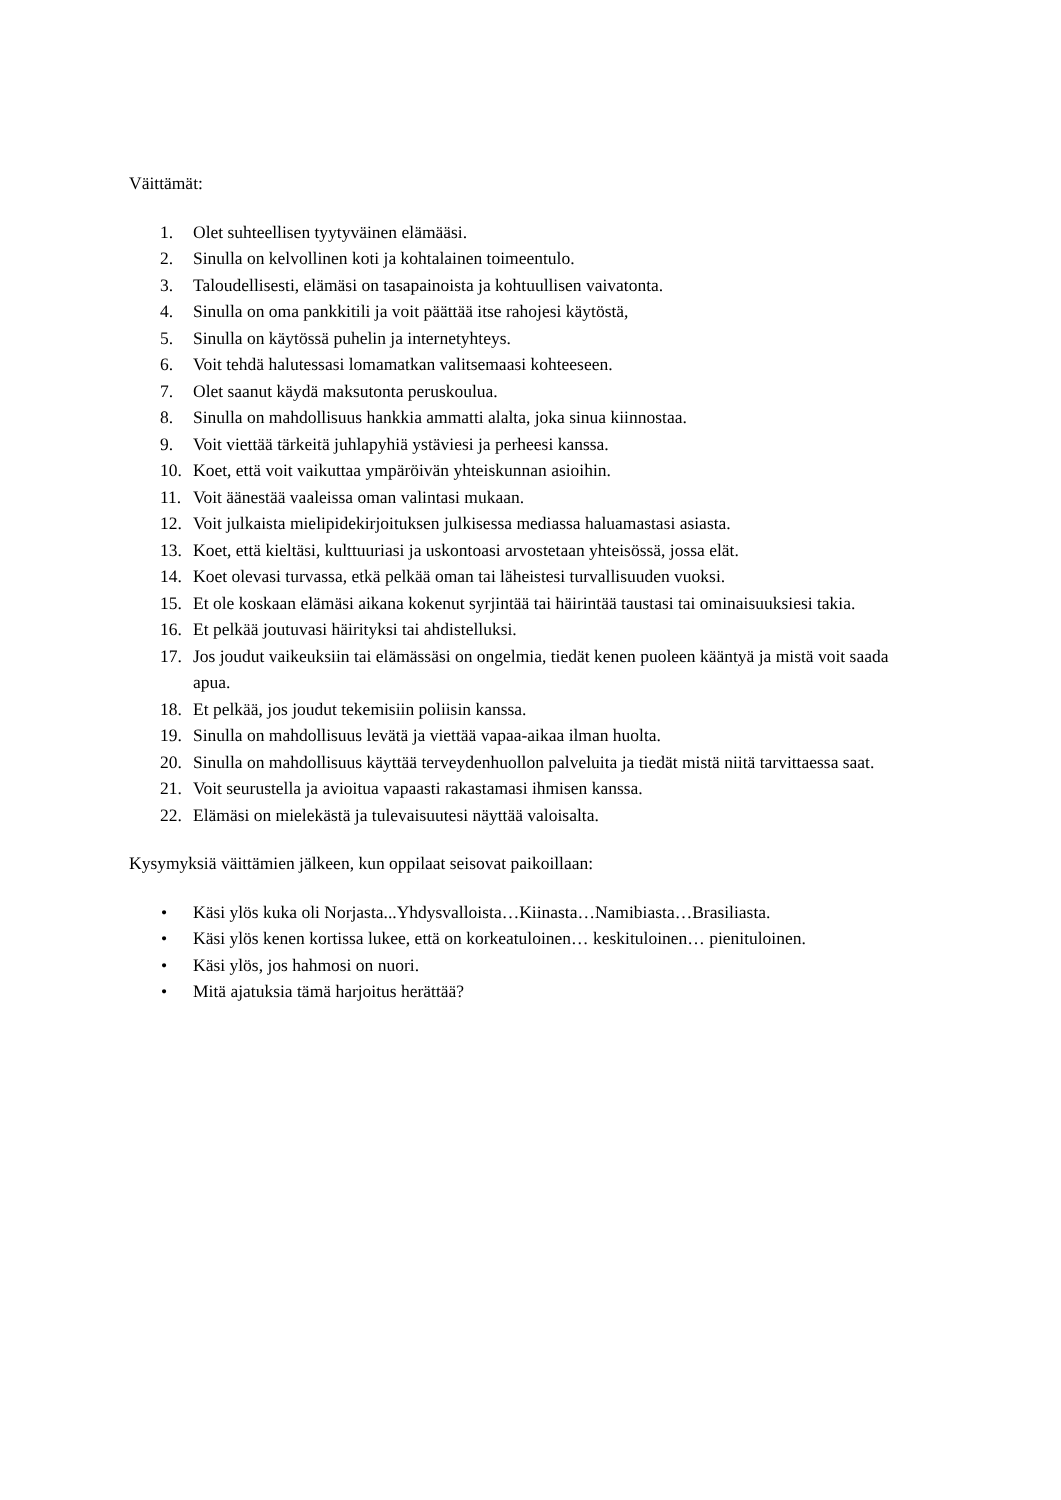Väittämät:
1. Olet suhteellisen tyytyväinen elämääsi.
2. Sinulla on kelvollinen koti ja kohtalainen toimeentulo.
3. Taloudellisesti, elämäsi on tasapainoista ja kohtuullisen vaivatonta.
4. Sinulla on oma pankkitili ja voit päättää itse rahojesi käytöstä,
5. Sinulla on käytössä puhelin ja internetyhteys.
6. Voit tehdä halutessasi lomamatkan valitsemaasi kohteeseen.
7. Olet saanut käydä maksutonta peruskoulua.
8. Sinulla on mahdollisuus hankkia ammatti alalta, joka sinua kiinnostaa.
9. Voit viettää tärkeitä juhlapyhiä ystäviesi ja perheesi kanssa.
10. Koet, että voit vaikuttaa ympäröivän yhteiskunnan asioihin.
11. Voit äänestää vaaleissa oman valintasi mukaan.
12. Voit julkaista mielipidekirjoituksen julkisessa mediassa haluamastasi asiasta.
13. Koet, että kieltäsi, kulttuuriasi ja uskontoasi arvostetaan yhteisössä, jossa elät.
14. Koet olevasi turvassa, etkä pelkää oman tai läheistesi turvallisuuden vuoksi.
15. Et ole koskaan elämäsi aikana kokenut syrjintää tai häirintää taustasi tai ominaisuuksiesi takia.
16. Et pelkää joutuvasi häirityksi tai ahdistelluksi.
17. Jos joudut vaikeuksiin tai elämässäsi on ongelmia, tiedät kenen puoleen kääntyä ja mistä voit saada apua.
18. Et pelkää, jos joudut tekemisiin poliisin kanssa.
19. Sinulla on mahdollisuus levätä ja viettää vapaa-aikaa ilman huolta.
20. Sinulla on mahdollisuus käyttää terveydenhuollon palveluita ja tiedät mistä niitä tarvittaessa saat.
21. Voit seurustella ja avioitua vapaasti rakastamasi ihmisen kanssa.
22. Elämäsi on mielekästä ja tulevaisuutesi näyttää valoisalta.
Kysymyksiä väittämien jälkeen, kun oppilaat seisovat paikoillaan:
• Käsi ylös kuka oli Norjasta...Yhdysvalloista…Kiinasta…Namibiasta…Brasiliasta.
• Käsi ylös kenen kortissa lukee, että on korkeatuloinen… keskituloinen… pienituloinen.
• Käsi ylös, jos hahmosi on nuori.
• Mitä ajatuksia tämä harjoitus herättää?